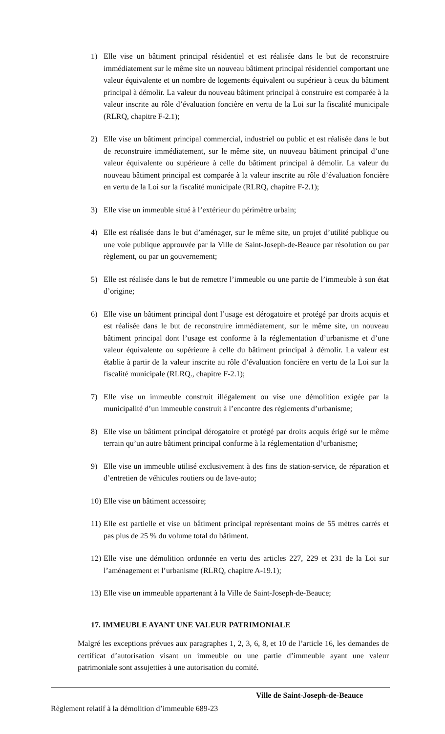1) Elle vise un bâtiment principal résidentiel et est réalisée dans le but de reconstruire immédiatement sur le même site un nouveau bâtiment principal résidentiel comportant une valeur équivalente et un nombre de logements équivalent ou supérieur à ceux du bâtiment principal à démolir. La valeur du nouveau bâtiment principal à construire est comparée à la valeur inscrite au rôle d’évaluation foncière en vertu de la Loi sur la fiscalité municipale (RLRQ, chapitre F-2.1);
2) Elle vise un bâtiment principal commercial, industriel ou public et est réalisée dans le but de reconstruire immédiatement, sur le même site, un nouveau bâtiment principal d’une valeur équivalente ou supérieure à celle du bâtiment principal à démolir. La valeur du nouveau bâtiment principal est comparée à la valeur inscrite au rôle d’évaluation foncière en vertu de la Loi sur la fiscalité municipale (RLRQ, chapitre F-2.1);
3) Elle vise un immeuble situé à l’extérieur du périmètre urbain;
4) Elle est réalisée dans le but d’aménager, sur le même site, un projet d’utilité publique ou une voie publique approuvée par la Ville de Saint-Joseph-de-Beauce par résolution ou par règlement, ou par un gouvernement;
5) Elle est réalisée dans le but de remettre l’immeuble ou une partie de l’immeuble à son état d’origine;
6) Elle vise un bâtiment principal dont l’usage est dérogatoire et protégé par droits acquis et est réalisée dans le but de reconstruire immédiatement, sur le même site, un nouveau bâtiment principal dont l’usage est conforme à la réglementation d’urbanisme et d’une valeur équivalente ou supérieure à celle du bâtiment principal à démolir. La valeur est établie à partir de la valeur inscrite au rôle d’évaluation foncière en vertu de la Loi sur la fiscalité municipale (RLRQ., chapitre F-2.1);
7) Elle vise un immeuble construit illégalement ou vise une démolition exigée par la municipalité d’un immeuble construit à l’encontre des règlements d’urbanisme;
8) Elle vise un bâtiment principal dérogatoire et protégé par droits acquis érigé sur le même terrain qu’un autre bâtiment principal conforme à la réglementation d’urbanisme;
9) Elle vise un immeuble utilisé exclusivement à des fins de station-service, de réparation et d’entretien de véhicules routiers ou de lave-auto;
10) Elle vise un bâtiment accessoire;
11) Elle est partielle et vise un bâtiment principal représentant moins de 55 mètres carrés et pas plus de 25 % du volume total du bâtiment.
12) Elle vise une démolition ordonnée en vertu des articles 227, 229 et 231 de la Loi sur l’aménagement et l’urbanisme (RLRQ, chapitre A-19.1);
13) Elle vise un immeuble appartenant à la Ville de Saint-Joseph-de-Beauce;
17. IMMEUBLE AYANT UNE VALEUR PATRIMONIALE
Malgré les exceptions prévues aux paragraphes 1, 2, 3, 6, 8, et 10 de l’article 16, les demandes de certificat d’autorisation visant un immeuble ou une partie d’immeuble ayant une valeur patrimoniale sont assujetties à une autorisation du comité.
Ville de Saint-Joseph-de-Beauce
Règlement relatif à la démolition d’immeuble 689-23